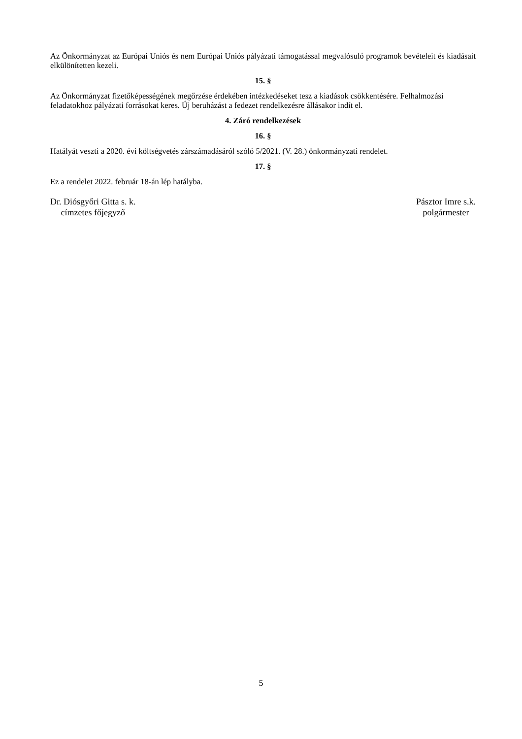Az Önkormányzat az Európai Uniós és nem Európai Uniós pályázati támogatással megvalósuló programok bevételeit és kiadásait elkülönítetten kezeli.
15. §
Az Önkormányzat fizetőképességének megőrzése érdekében intézkedéseket tesz a kiadások csökkentésére. Felhalmozási feladatokhoz pályázati forrásokat keres. Új beruházást a fedezet rendelkezésre állásakor indít el.
4. Záró rendelkezések
16. §
Hatályát veszti a 2020. évi költségvetés zárszámadásáról szóló 5/2021. (V. 28.) önkormányzati rendelet.
17. §
Ez a rendelet 2022. február 18-án lép hatályba.
Dr. Diósgyőri Gitta s. k.
címzetes főjegyző
Pásztor Imre s.k.
polgármester
5